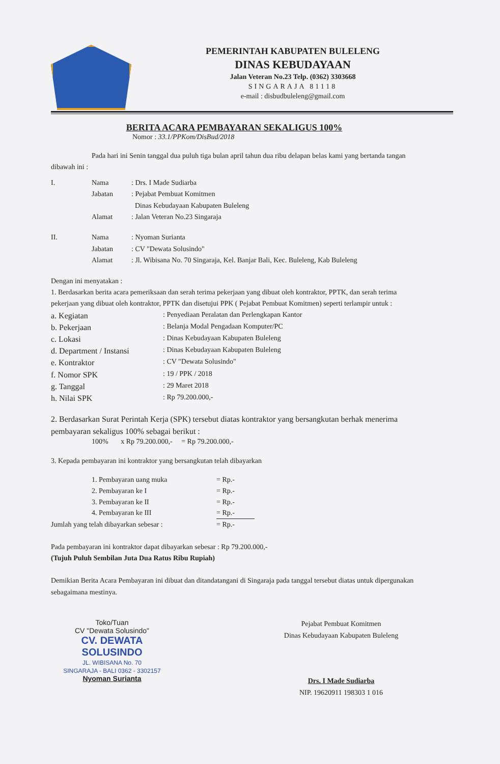PEMERINTAH KABUPATEN BULELENG
DINAS KEBUDAYAAN
Jalan Veteran No.23 Telp. (0362) 3303668
SINGARAJA 81118
e-mail : disbudbuleleng@gmail.com
BERITA ACARA PEMBAYARAN SEKALIGUS 100%
Nomor : 33.1/PPKom/DisBud/2018
Pada hari ini Senin tanggal dua puluh tiga bulan april tahun dua ribu delapan belas kami yang bertanda tangan dibawah ini :
I. Nama: Drs. I Made Sudiarba
Jabatan: Pejabat Pembuat Komitmen
Dinas Kebudayaan Kabupaten Buleleng
Alamat: Jalan Veteran No.23 Singaraja
II. Nama: Nyoman Surianta
Jabatan: CV "Dewata Solusindo"
Alamat: Jl. Wibisana No. 70 Singaraja, Kel. Banjar Bali, Kec. Buleleng, Kab Buleleng
Dengan ini menyatakan :
1. Berdasarkan berita acara pemeriksaan dan serah terima pekerjaan yang dibuat oleh kontraktor, PPTK, dan serah terima pekerjaan yang dibuat oleh kontraktor, PPTK dan disetujui PPK ( Pejabat Pembuat Komitmen) seperti terlampir untuk :
a. Kegiatan: Penyediaan Peralatan dan Perlengkapan Kantor
b. Pekerjaan: Belanja Modal Pengadaan Komputer/PC
c. Lokasi: Dinas Kebudayaan Kabupaten Buleleng
d. Department / Instansi: Dinas Kebudayaan Kabupaten Buleleng
e. Kontraktor: CV "Dewata Solusindo"
f. Nomor SPK: 19 / PPK / 2018
g. Tanggal: 29 Maret 2018
h. Nilai SPK: Rp 79.200.000,-
2. Berdasarkan Surat Perintah Kerja (SPK) tersebut diatas kontraktor yang bersangkutan berhak menerima pembayaran sekaligus 100% sebagai berikut :
100% x Rp 79.200.000,- = Rp 79.200.000,-
3. Kepada pembayaran ini kontraktor yang bersangkutan telah dibayarkan
1. Pembayaran uang muka = Rp.-
2. Pembayaran ke I = Rp.-
3. Pembayaran ke II = Rp.-
4. Pembayaran ke III = Rp.-
Jumlah yang telah dibayarkan sebesar : = Rp.-
Pada pembayaran ini kontraktor dapat dibayarkan sebesar : Rp 79.200.000,-
(Tujuh Puluh Sembilan Juta Dua Ratus Ribu Rupiah)
Demikian Berita Acara Pembayaran ini dibuat dan ditandatangani di Singaraja pada tanggal tersebut diatas untuk dipergunakan sebagaimana mestinya.
Toko/Tuan
CV "Dewata Solusindo"
CV. DEWATA SOLUSINDO
JL. WIBISANA No. 70
SINGARAJA - BALI 0362 - 3302157
Nyoman Surianta
Pejabat Pembuat Komitmen
Dinas Kebudayaan Kabupaten Buleleng
Drs. I Made Sudiarba
NIP. 19620911 198303 1 016